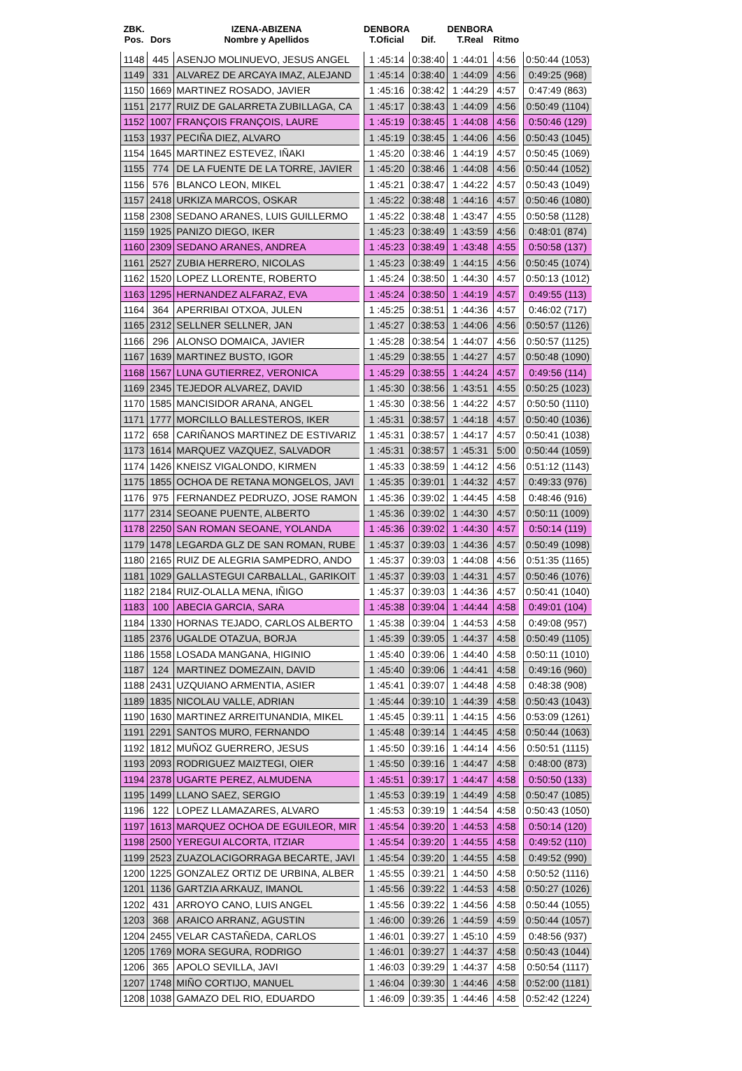| ZBK. Pos. | Dors | IZENA-ABIZENA Nombre y Apellidos | | DENBORA T.Oficial | Dif. | DENBORA T.Real | Ritmo | | |
| --- | --- | --- | --- | --- | --- | --- | --- | --- | --- |
| 1148 | 445 | ASENJO MOLINUEVO, JESUS ANGEL | | 1 :45:14 | 0:38:40 | 1 :44:01 | 4:56 | | 0:50:44 (1053) |
| 1149 | 331 | ALVAREZ DE ARCAYA IMAZ, ALEJAND | | 1 :45:14 | 0:38:40 | 1 :44:09 | 4:56 | | 0:49:25 (968) |
| 1150 | 1669 | MARTINEZ ROSADO, JAVIER | | 1 :45:16 | 0:38:42 | 1 :44:29 | 4:57 | | 0:47:49 (863) |
| 1151 | 2177 | RUIZ DE GALARRETA ZUBILLAGA, CA | | 1 :45:17 | 0:38:43 | 1 :44:09 | 4:56 | | 0:50:49 (1104) |
| 1152 | 1007 | FRANÇOIS FRANÇOIS, LAURE | | 1 :45:19 | 0:38:45 | 1 :44:08 | 4:56 | | 0:50:46 (129) |
| 1153 | 1937 | PECIÑA DIEZ, ALVARO | | 1 :45:19 | 0:38:45 | 1 :44:06 | 4:56 | | 0:50:43 (1045) |
| 1154 | 1645 | MARTINEZ ESTEVEZ, IÑAKI | | 1 :45:20 | 0:38:46 | 1 :44:19 | 4:57 | | 0:50:45 (1069) |
| 1155 | 774 | DE LA FUENTE DE LA TORRE, JAVIER | | 1 :45:20 | 0:38:46 | 1 :44:08 | 4:56 | | 0:50:44 (1052) |
| 1156 | 576 | BLANCO LEON, MIKEL | | 1 :45:21 | 0:38:47 | 1 :44:22 | 4:57 | | 0:50:43 (1049) |
| 1157 | 2418 | URKIZA MARCOS, OSKAR | | 1 :45:22 | 0:38:48 | 1 :44:16 | 4:57 | | 0:50:46 (1080) |
| 1158 | 2308 | SEDANO ARANES, LUIS GUILLERMO | | 1 :45:22 | 0:38:48 | 1 :43:47 | 4:55 | | 0:50:58 (1128) |
| 1159 | 1925 | PANIZO DIEGO, IKER | | 1 :45:23 | 0:38:49 | 1 :43:59 | 4:56 | | 0:48:01 (874) |
| 1160 | 2309 | SEDANO ARANES, ANDREA | | 1 :45:23 | 0:38:49 | 1 :43:48 | 4:55 | | 0:50:58 (137) |
| 1161 | 2527 | ZUBIA HERRERO, NICOLAS | | 1 :45:23 | 0:38:49 | 1 :44:15 | 4:56 | | 0:50:45 (1074) |
| 1162 | 1520 | LOPEZ LLORENTE, ROBERTO | | 1 :45:24 | 0:38:50 | 1 :44:30 | 4:57 | | 0:50:13 (1012) |
| 1163 | 1295 | HERNANDEZ ALFARAZ, EVA | | 1 :45:24 | 0:38:50 | 1 :44:19 | 4:57 | | 0:49:55 (113) |
| 1164 | 364 | APERRIBAI OTXOA, JULEN | | 1 :45:25 | 0:38:51 | 1 :44:36 | 4:57 | | 0:46:02 (717) |
| 1165 | 2312 | SELLNER SELLNER, JAN | | 1 :45:27 | 0:38:53 | 1 :44:06 | 4:56 | | 0:50:57 (1126) |
| 1166 | 296 | ALONSO DOMAICA, JAVIER | | 1 :45:28 | 0:38:54 | 1 :44:07 | 4:56 | | 0:50:57 (1125) |
| 1167 | 1639 | MARTINEZ BUSTO, IGOR | | 1 :45:29 | 0:38:55 | 1 :44:27 | 4:57 | | 0:50:48 (1090) |
| 1168 | 1567 | LUNA GUTIERREZ, VERONICA | | 1 :45:29 | 0:38:55 | 1 :44:24 | 4:57 | | 0:49:56 (114) |
| 1169 | 2345 | TEJEDOR ALVAREZ, DAVID | | 1 :45:30 | 0:38:56 | 1 :43:51 | 4:55 | | 0:50:25 (1023) |
| 1170 | 1585 | MANCISIDOR ARANA, ANGEL | | 1 :45:30 | 0:38:56 | 1 :44:22 | 4:57 | | 0:50:50 (1110) |
| 1171 | 1777 | MORCILLO BALLESTEROS, IKER | | 1 :45:31 | 0:38:57 | 1 :44:18 | 4:57 | | 0:50:40 (1036) |
| 1172 | 658 | CARIÑANOS MARTINEZ DE ESTIVARIZ | | 1 :45:31 | 0:38:57 | 1 :44:17 | 4:57 | | 0:50:41 (1038) |
| 1173 | 1614 | MARQUEZ VAZQUEZ, SALVADOR | | 1 :45:31 | 0:38:57 | 1 :45:31 | 5:00 | | 0:50:44 (1059) |
| 1174 | 1426 | KNEISZ VIGALONDO, KIRMEN | | 1 :45:33 | 0:38:59 | 1 :44:12 | 4:56 | | 0:51:12 (1143) |
| 1175 | 1855 | OCHOA DE RETANA MONGELOS, JAVI | | 1 :45:35 | 0:39:01 | 1 :44:32 | 4:57 | | 0:49:33 (976) |
| 1176 | 975 | FERNANDEZ PEDRUZO, JOSE RAMON | | 1 :45:36 | 0:39:02 | 1 :44:45 | 4:58 | | 0:48:46 (916) |
| 1177 | 2314 | SEOANE PUENTE, ALBERTO | | 1 :45:36 | 0:39:02 | 1 :44:30 | 4:57 | | 0:50:11 (1009) |
| 1178 | 2250 | SAN ROMAN SEOANE, YOLANDA | | 1 :45:36 | 0:39:02 | 1 :44:30 | 4:57 | | 0:50:14 (119) |
| 1179 | 1478 | LEGARDA GLZ DE SAN ROMAN, RUBE | | 1 :45:37 | 0:39:03 | 1 :44:36 | 4:57 | | 0:50:49 (1098) |
| 1180 | 2165 | RUIZ DE ALEGRIA SAMPEDRO, ANDO | | 1 :45:37 | 0:39:03 | 1 :44:08 | 4:56 | | 0:51:35 (1165) |
| 1181 | 1029 | GALLASTEGUI CARBALLAL, GARIKOIT | | 1 :45:37 | 0:39:03 | 1 :44:31 | 4:57 | | 0:50:46 (1076) |
| 1182 | 2184 | RUIZ-OLALLA MENA, IÑIGO | | 1 :45:37 | 0:39:03 | 1 :44:36 | 4:57 | | 0:50:41 (1040) |
| 1183 | 100 | ABECIA GARCIA, SARA | | 1 :45:38 | 0:39:04 | 1 :44:44 | 4:58 | | 0:49:01 (104) |
| 1184 | 1330 | HORNAS TEJADO, CARLOS ALBERTO | | 1 :45:38 | 0:39:04 | 1 :44:53 | 4:58 | | 0:49:08 (957) |
| 1185 | 2376 | UGALDE OTAZUA, BORJA | | 1 :45:39 | 0:39:05 | 1 :44:37 | 4:58 | | 0:50:49 (1105) |
| 1186 | 1558 | LOSADA MANGANA, HIGINIO | | 1 :45:40 | 0:39:06 | 1 :44:40 | 4:58 | | 0:50:11 (1010) |
| 1187 | 124 | MARTINEZ DOMEZAIN, DAVID | | 1 :45:40 | 0:39:06 | 1 :44:41 | 4:58 | | 0:49:16 (960) |
| 1188 | 2431 | UZQUIANO ARMENTIA, ASIER | | 1 :45:41 | 0:39:07 | 1 :44:48 | 4:58 | | 0:48:38 (908) |
| 1189 | 1835 | NICOLAU VALLE, ADRIAN | | 1 :45:44 | 0:39:10 | 1 :44:39 | 4:58 | | 0:50:43 (1043) |
| 1190 | 1630 | MARTINEZ ARREITUNANDIA, MIKEL | | 1 :45:45 | 0:39:11 | 1 :44:15 | 4:56 | | 0:53:09 (1261) |
| 1191 | 2291 | SANTOS MURO, FERNANDO | | 1 :45:48 | 0:39:14 | 1 :44:45 | 4:58 | | 0:50:44 (1063) |
| 1192 | 1812 | MUÑOZ GUERRERO, JESUS | | 1 :45:50 | 0:39:16 | 1 :44:14 | 4:56 | | 0:50:51 (1115) |
| 1193 | 2093 | RODRIGUEZ MAIZTEGI, OIER | | 1 :45:50 | 0:39:16 | 1 :44:47 | 4:58 | | 0:48:00 (873) |
| 1194 | 2378 | UGARTE PEREZ, ALMUDENA | | 1 :45:51 | 0:39:17 | 1 :44:47 | 4:58 | | 0:50:50 (133) |
| 1195 | 1499 | LLANO SAEZ, SERGIO | | 1 :45:53 | 0:39:19 | 1 :44:49 | 4:58 | | 0:50:47 (1085) |
| 1196 | 122 | LOPEZ LLAMAZARES, ALVARO | | 1 :45:53 | 0:39:19 | 1 :44:54 | 4:58 | | 0:50:43 (1050) |
| 1197 | 1613 | MARQUEZ OCHOA DE EGUILEOR, MIR | | 1 :45:54 | 0:39:20 | 1 :44:53 | 4:58 | | 0:50:14 (120) |
| 1198 | 2500 | YEREGUI ALCORTA, ITZIAR | | 1 :45:54 | 0:39:20 | 1 :44:55 | 4:58 | | 0:49:52 (110) |
| 1199 | 2523 | ZUAZOLACIGORRAGA BECARTE, JAVI | | 1 :45:54 | 0:39:20 | 1 :44:55 | 4:58 | | 0:49:52 (990) |
| 1200 | 1225 | GONZALEZ ORTIZ DE URBINA, ALBER | | 1 :45:55 | 0:39:21 | 1 :44:50 | 4:58 | | 0:50:52 (1116) |
| 1201 | 1136 | GARTZIA ARKAUZ, IMANOL | | 1 :45:56 | 0:39:22 | 1 :44:53 | 4:58 | | 0:50:27 (1026) |
| 1202 | 431 | ARROYO CANO, LUIS ANGEL | | 1 :45:56 | 0:39:22 | 1 :44:56 | 4:58 | | 0:50:44 (1055) |
| 1203 | 368 | ARAICO ARRANZ, AGUSTIN | | 1 :46:00 | 0:39:26 | 1 :44:59 | 4:59 | | 0:50:44 (1057) |
| 1204 | 2455 | VELAR CASTAÑEDA, CARLOS | | 1 :46:01 | 0:39:27 | 1 :45:10 | 4:59 | | 0:48:56 (937) |
| 1205 | 1769 | MORA SEGURA, RODRIGO | | 1 :46:01 | 0:39:27 | 1 :44:37 | 4:58 | | 0:50:43 (1044) |
| 1206 | 365 | APOLO SEVILLA, JAVI | | 1 :46:03 | 0:39:29 | 1 :44:37 | 4:58 | | 0:50:54 (1117) |
| 1207 | 1748 | MIÑO CORTIJO, MANUEL | | 1 :46:04 | 0:39:30 | 1 :44:46 | 4:58 | | 0:52:00 (1181) |
| 1208 | 1038 | GAMAZO DEL RIO, EDUARDO | | 1 :46:09 | 0:39:35 | 1 :44:46 | 4:58 | | 0:52:42 (1224) |